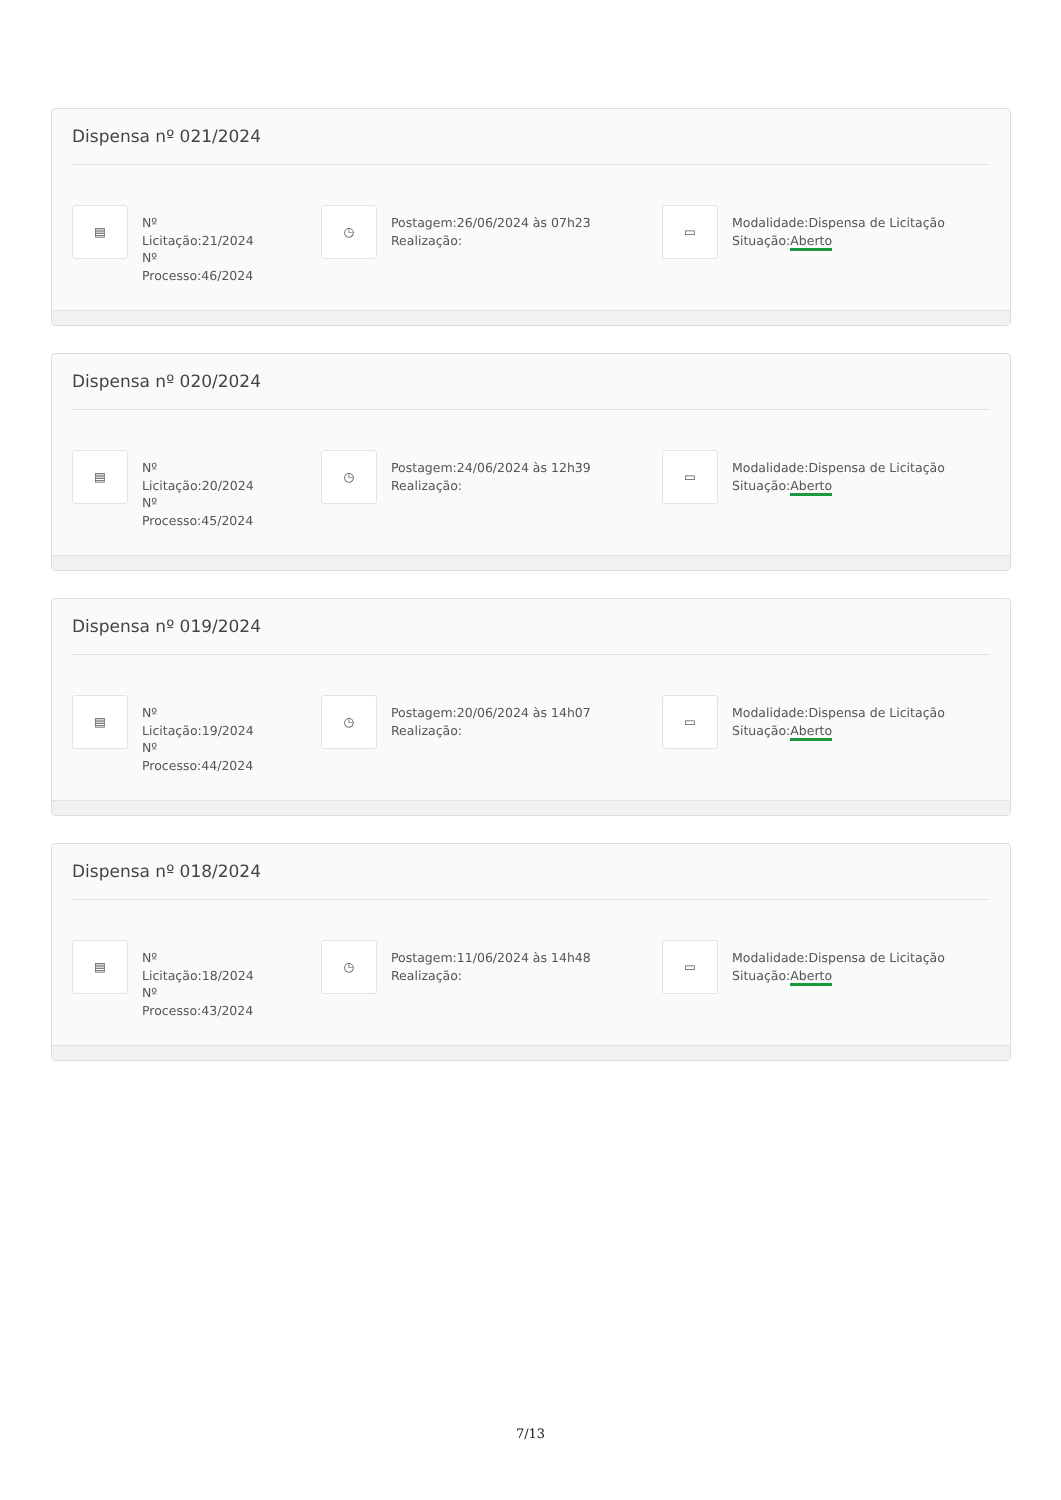Dispensa nº 021/2024
▤
Nº
Licitação:21/2024
Nº
Processo:46/2024
◷
Postagem:26/06/2024 às 07h23
Realização:
▭
Modalidade:Dispensa de Licitação
Situação:Aberto
Dispensa nº 020/2024
▤
Nº
Licitação:20/2024
Nº
Processo:45/2024
◷
Postagem:24/06/2024 às 12h39
Realização:
▭
Modalidade:Dispensa de Licitação
Situação:Aberto
Dispensa nº 019/2024
▤
Nº
Licitação:19/2024
Nº
Processo:44/2024
◷
Postagem:20/06/2024 às 14h07
Realização:
▭
Modalidade:Dispensa de Licitação
Situação:Aberto
Dispensa nº 018/2024
▤
Nº
Licitação:18/2024
Nº
Processo:43/2024
◷
Postagem:11/06/2024 às 14h48
Realização:
▭
Modalidade:Dispensa de Licitação
Situação:Aberto
7/13